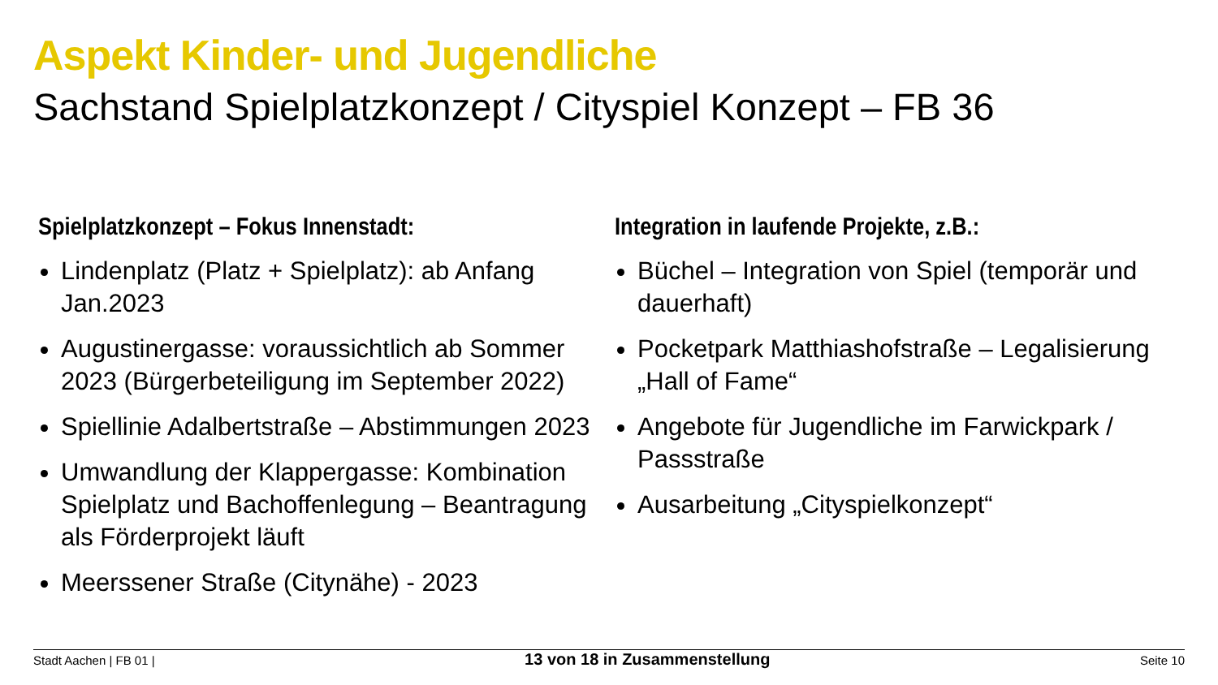Aspekt Kinder- und Jugendliche
Sachstand Spielplatzkonzept / Cityspiel Konzept – FB 36
Spielplatzkonzept – Fokus Innenstadt:
Lindenplatz (Platz + Spielplatz): ab Anfang Jan.2023
Augustinergasse: voraussichtlich ab Sommer 2023 (Bürgerbeteiligung im September 2022)
Spiellinie Adalbertstraße – Abstimmungen 2023
Umwandlung der Klappergasse: Kombination Spielplatz und Bachoffenlegung – Beantragung als Förderprojekt läuft
Meerssener Straße (Citynähe) - 2023
Integration in laufende Projekte, z.B.:
Büchel – Integration von Spiel (temporär und dauerhaft)
Pocketpark Matthiashofstraße – Legalisierung „Hall of Fame“
Angebote für Jugendliche im Farwickpark / Passstraße
Ausarbeitung „Cityspielkonzept“
Stadt Aachen | FB 01 | 13 von 18 in Zusammenstellung Seite 10